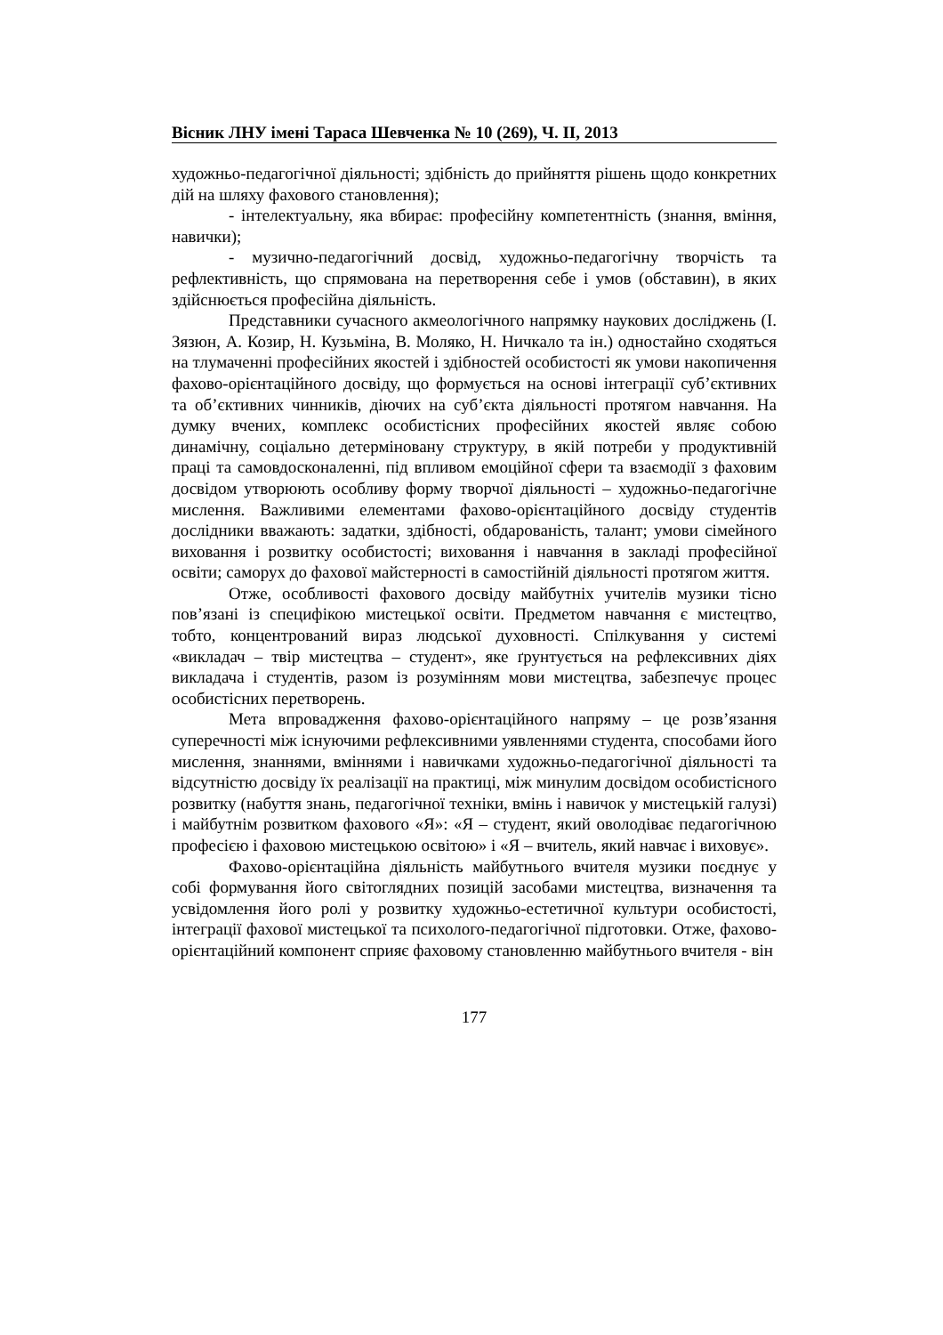Вісник ЛНУ імені Тараса Шевченка № 10 (269), Ч. ІІ, 2013
художньо-педагогічної діяльності; здібність до прийняття рішень щодо конкретних дій на шляху фахового становлення);
- інтелектуальну, яка вбирає: професійну компетентність (знання, вміння, навички);
- музично-педагогічний досвід, художньо-педагогічну творчість та рефлективність, що спрямована на перетворення себе і умов (обставин), в яких здійснюється професійна діяльність.
Представники сучасного акмеологічного напрямку наукових досліджень (І. Зязюн, А. Козир, Н. Кузьміна, В. Моляко, Н. Ничкало та ін.) одностайно сходяться на тлумаченні професійних якостей і здібностей особистості як умови накопичення фахово-орієнтаційного досвіду, що формується на основі інтеграції суб’єктивних та об’єктивних чинників, діючих на суб’єкта діяльності протягом навчання. На думку вчених, комплекс особистісних професійних якостей являє собою динамічну, соціально детерміновану структуру, в якій потреби у продуктивній праці та самовдосконаленні, під впливом емоційної сфери та взаємодії з фаховим досвідом утворюють особливу форму творчої діяльності – художньо-педагогічне мислення. Важливими елементами фахово-орієнтаційного досвіду студентів дослідники вважають: задатки, здібності, обдарованість, талант; умови сімейного виховання і розвитку особистості; виховання і навчання в закладі професійної освіти; саморух до фахової майстерності в самостійній діяльності протягом життя.
Отже, особливості фахового досвіду майбутніх учителів музики тісно пов’язані із специфікою мистецької освіти. Предметом навчання є мистецтво, тобто, концентрований вираз людської духовності. Спілкування у системі «викладач – твір мистецтва – студент», яке ґрунтується на рефлексивних діях викладача і студентів, разом із розумінням мови мистецтва, забезпечує процес особистісних перетворень.
Мета впровадження фахово-орієнтаційного напряму – це розв’язання суперечності між існуючими рефлексивними уявленнями студента, способами його мислення, знаннями, вміннями і навичками художньо-педагогічної діяльності та відсутністю досвіду їх реалізації на практиці, між минулим досвідом особистісного розвитку (набуття знань, педагогічної техніки, вмінь і навичок у мистецькій галузі) і майбутнім розвитком фахового «Я»: «Я – студент, який оволодіває педагогічною професією і фаховою мистецькою освітою» і «Я – вчитель, який навчає і виховує».
Фахово-орієнтаційна діяльність майбутнього вчителя музики поєднує у собі формування його світоглядних позицій засобами мистецтва, визначення та усвідомлення його ролі у розвитку художньо-естетичної культури особистості, інтеграції фахової мистецької та психолого-педагогічної підготовки. Отже, фахово-орієнтаційний компонент сприяє фаховому становленню майбутнього вчителя - він
177